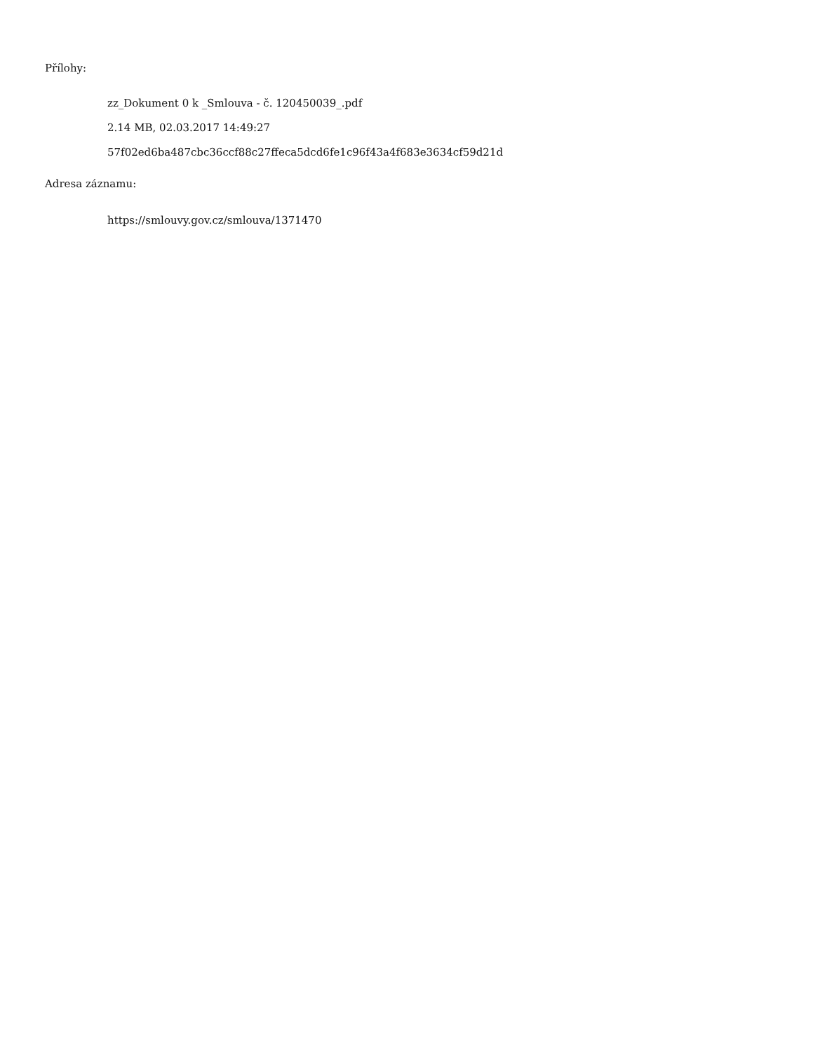Přílohy:
zz_Dokument 0 k _Smlouva - č. 120450039_.pdf
2.14 MB, 02.03.2017 14:49:27
57f02ed6ba487cbc36ccf88c27ffeca5dcd6fe1c96f43a4f683e3634cf59d21d
Adresa záznamu:
https://smlouvy.gov.cz/smlouva/1371470